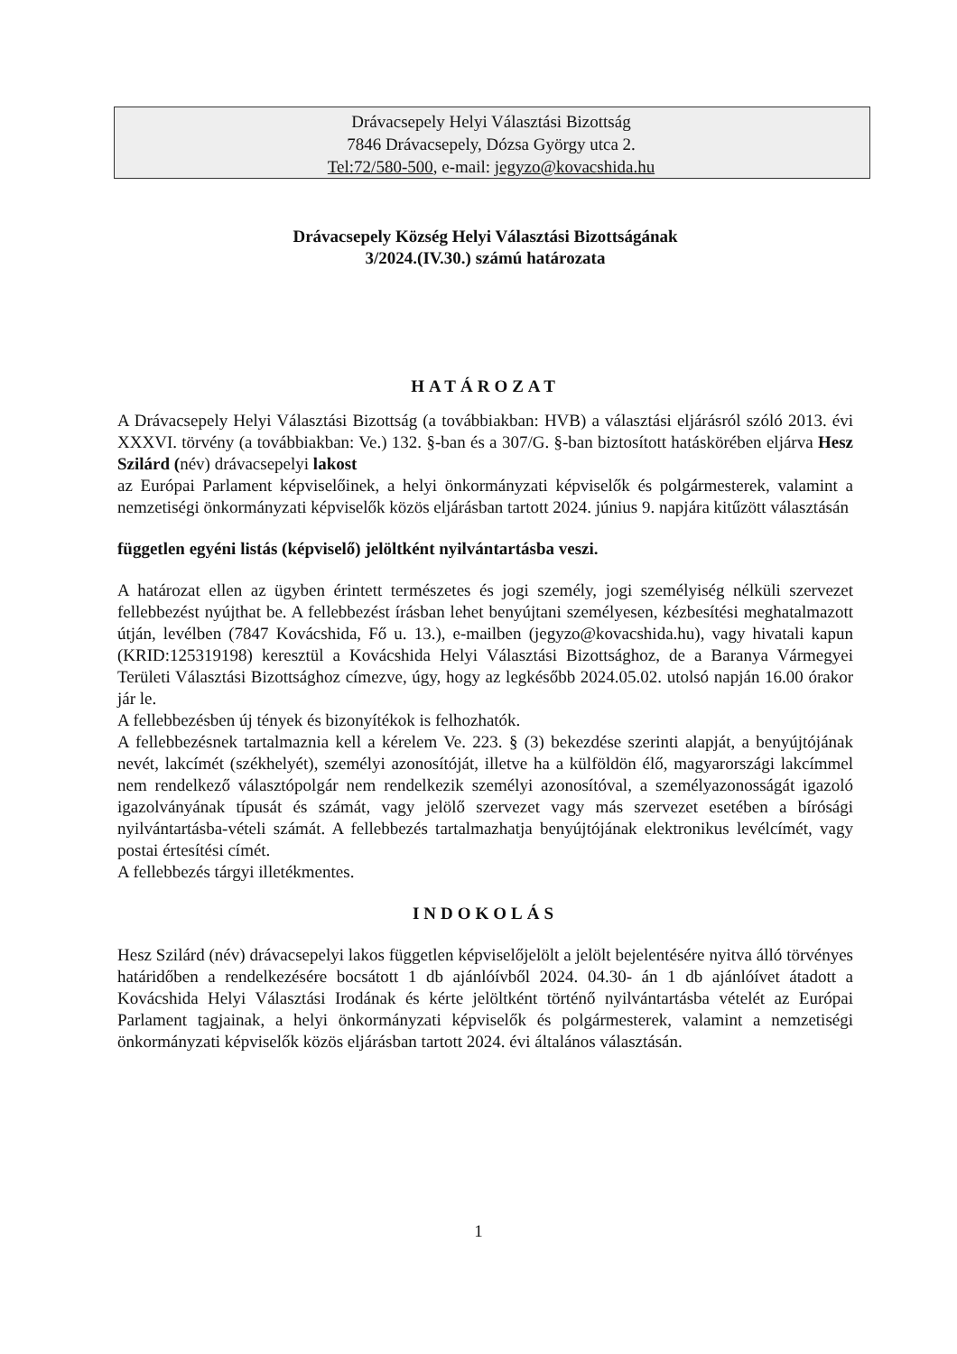Drávacsepely Helyi Választási Bizottság
7846 Drávacsepely, Dózsa György utca 2.
Tel:72/580-500, e-mail: jegyzo@kovacshida.hu
Drávacsepely Község Helyi Választási Bizottságának
3/2024.(IV.30.) számú határozata
HATÁROZAT
A Drávacsepely Helyi Választási Bizottság (a továbbiakban: HVB) a választási eljárásról szóló 2013. évi XXXVI. törvény (a továbbiakban: Ve.) 132. §-ban és a 307/G. §-ban biztosított hatáskörében eljárva Hesz Szilárd (név) drávacsepelyi lakost
az Európai Parlament képviselőinek, a helyi önkormányzati képviselők és polgármesterek, valamint a nemzetiségi önkormányzati képviselők közös eljárásban tartott 2024. június 9. napjára kitűzött választásán
független egyéni listás (képviselő) jelöltként nyilvántartásba veszi.
A határozat ellen az ügyben érintett természetes és jogi személy, jogi személyiség nélküli szervezet fellebbezést nyújthat be. A fellebbezést írásban lehet benyújtani személyesen, kézbesítési meghatalmazott útján, levélben (7847 Kovácshida, Fő u. 13.), e-mailben (jegyzo@kovacshida.hu), vagy hivatali kapun (KRID:125319198) keresztül a Kovácshida Helyi Választási Bizottsághoz, de a Baranya Vármegyei Területi Választási Bizottsághoz címezve, úgy, hogy az legkésőbb 2024.05.02. utolsó napján 16.00 órakor jár le.
A fellebbezésben új tények és bizonyítékok is felhozhatók.
A fellebbezésnek tartalmaznia kell a kérelem Ve. 223. § (3) bekezdése szerinti alapját, a benyújtójának nevét, lakcímét (székhelyét), személyi azonosítóját, illetve ha a külföldön élő, magyarországi lakcímmel nem rendelkező választópolgár nem rendelkezik személyi azonosítóval, a személyazonosságát igazoló igazolványának típusát és számát, vagy jelölő szervezet vagy más szervezet esetében a bírósági nyilvántartásba-vételi számát. A fellebbezés tartalmazhatja benyújtójának elektronikus levélcímét, vagy postai értesítési címét.
A fellebbezés tárgyi illetékmentes.
INDOKOLÁS
Hesz Szilárd (név) drávacsepelyi lakos független képviselőjelölt a jelölt bejelentésére nyitva álló törvényes határidőben a rendelkezésére bocsátott 1 db ajánlóívből 2024. 04.30- án 1 db ajánlóívet átadott a Kovácshida Helyi Választási Irodának és kérte jelöltként történő nyilvántartásba vételét az Európai Parlament tagjainak, a helyi önkormányzati képviselők és polgármesterek, valamint a nemzetiségi önkormányzati képviselők közös eljárásban tartott 2024. évi általános választásán.
1